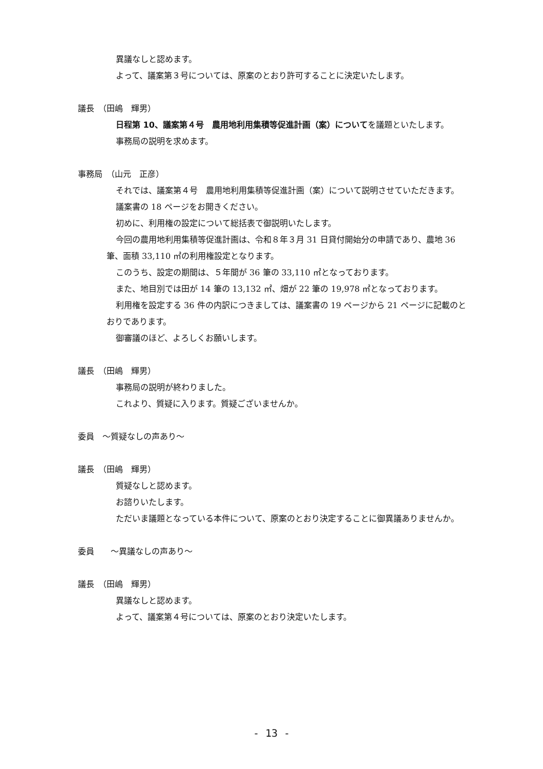異議なしと認めます。
よって、議案第３号については、原案のとおり許可することに決定いたします。
議長　（田嶋　輝男）
日程第 10、議案第４号　農用地利用集積等促進計画（案）についてを議題といたします。
事務局の説明を求めます。
事務局　（山元　正彦）
それでは、議案第４号　農用地利用集積等促進計画（案）について説明させていただきます。
議案書の 18 ページをお開きください。
初めに、利用権の設定について総括表で御説明いたします。
今回の農用地利用集積等促進計画は、令和８年３月 31 日貸付開始分の申請であり、農地 36 筆、面積 33,110 ㎡の利用権設定となります。
このうち、設定の期間は、５年間が 36 筆の 33,110 ㎡となっております。
また、地目別では田が 14 筆の 13,132 ㎡、畑が 22 筆の 19,978 ㎡となっております。
利用権を設定する 36 件の内訳につきましては、議案書の 19 ページから 21 ページに記載のとおりであります。
御審議のほど、よろしくお願いします。
議長　（田嶋　輝男）
事務局の説明が終わりました。
これより、質疑に入ります。質疑ございませんか。
委員　～質疑なしの声あり～
議長　（田嶋　輝男）
質疑なしと認めます。
お諮りいたします。
ただいま議題となっている本件について、原案のとおり決定することに御異議ありませんか。
委員　　～異議なしの声あり～
議長　（田嶋　輝男）
異議なしと認めます。
よって、議案第４号については、原案のとおり決定いたします。
- 13 -